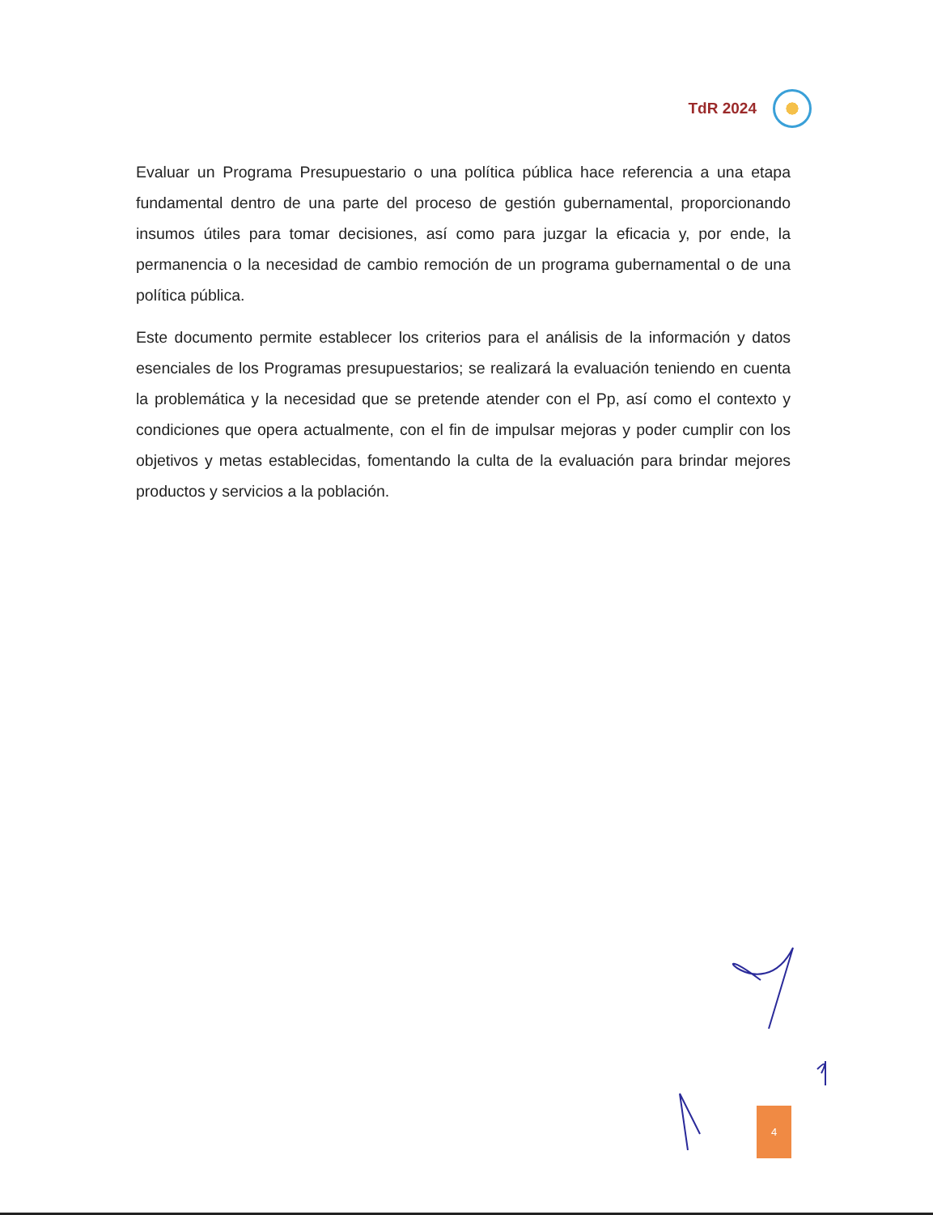TdR 2024
Evaluar un Programa Presupuestario o una política pública hace referencia a una etapa fundamental dentro de una parte del proceso de gestión gubernamental, proporcionando insumos útiles para tomar decisiones, así como para juzgar la eficacia y, por ende, la permanencia o la necesidad de cambio remoción de un programa gubernamental o de una política pública.
Este documento permite establecer los criterios para el análisis de la información y datos esenciales de los Programas presupuestarios; se realizará la evaluación teniendo en cuenta la problemática y la necesidad que se pretende atender con el Pp, así como el contexto y condiciones que opera actualmente, con el fin de impulsar mejoras y poder cumplir con los objetivos y metas establecidas, fomentando la culta de la evaluación para brindar mejores productos y servicios a la población.
4